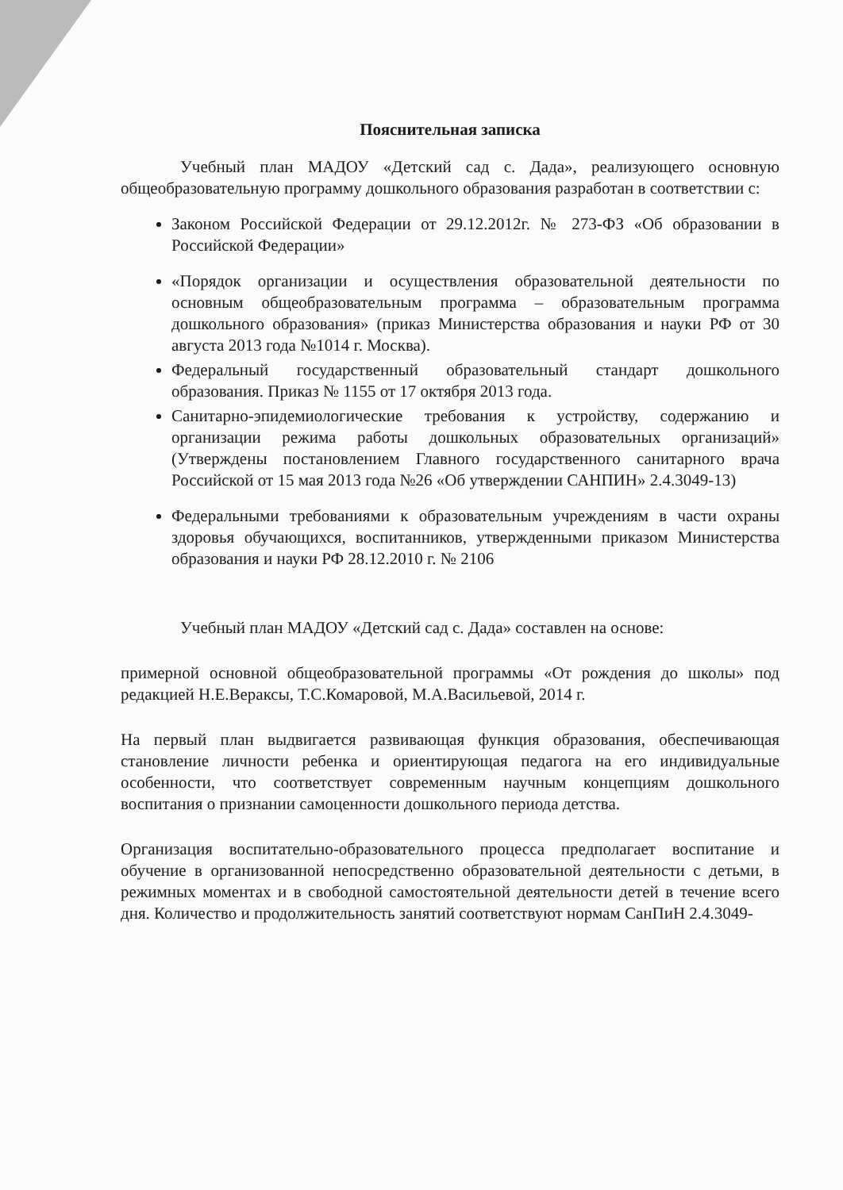Пояснительная записка
Учебный план МАДОУ «Детский сад с. Дада», реализующего основную общеобразовательную программу дошкольного образования разработан в соответствии с:
Законом Российской Федерации от 29.12.2012г. № 273-ФЗ «Об образовании в Российской Федерации»
«Порядок организации и осуществления образовательной деятельности по основным общеобразовательным программа – образовательным программа дошкольного образования» (приказ Министерства образования и науки РФ от 30 августа 2013 года №1014 г. Москва).
Федеральный государственный образовательный стандарт дошкольного образования. Приказ № 1155 от 17 октября 2013 года.
Санитарно-эпидемиологические требования к устройству, содержанию и организации режима работы дошкольных образовательных организаций» (Утверждены постановлением Главного государственного санитарного врача Российской от 15 мая 2013 года №26 «Об утверждении САНПИН» 2.4.3049-13)
Федеральными требованиями к образовательным учреждениям в части охраны здоровья обучающихся, воспитанников, утвержденными приказом Министерства образования и науки РФ 28.12.2010 г. № 2106
Учебный план МАДОУ «Детский сад с. Дада» составлен на основе:
примерной основной общеобразовательной программы «От рождения до школы» под редакцией Н.Е.Вераксы, Т.С.Комаровой, М.А.Васильевой, 2014 г.
На первый план выдвигается развивающая функция образования, обеспечивающая становление личности ребенка и ориентирующая педагога на его индивидуальные особенности, что соответствует современным научным концепциям дошкольного воспитания о признании самоценности дошкольного периода детства.
Организация воспитательно-образовательного процесса предполагает воспитание и обучение в организованной непосредственно образовательной деятельности с детьми, в режимных моментах и в свободной самостоятельной деятельности детей в течение всего дня. Количество и продолжительность занятий соответствуют нормам СанПиН 2.4.3049-